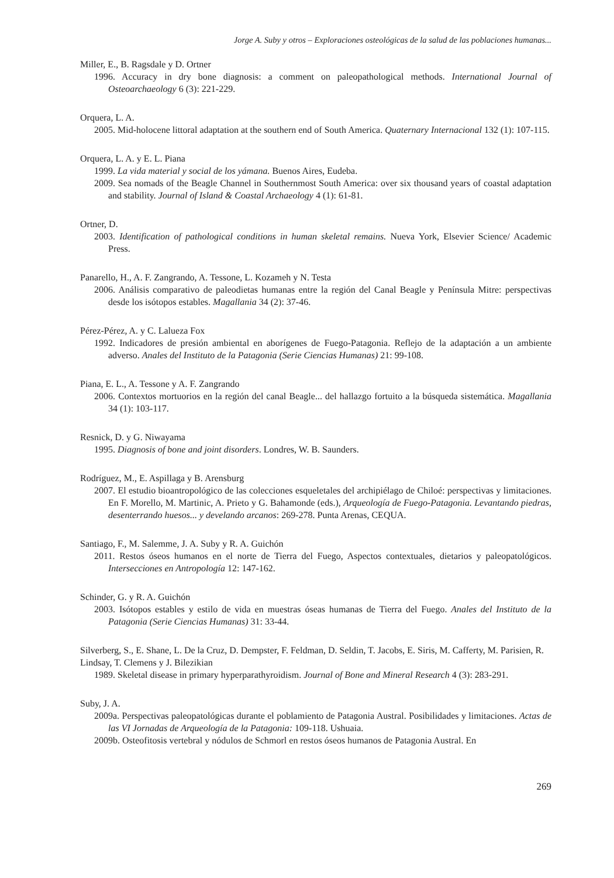Jorge A. Suby y otros – Exploraciones osteológicas de la salud de las poblaciones humanas...
Miller, E., B. Ragsdale y D. Ortner
1996. Accuracy in dry bone diagnosis: a comment on paleopathological methods. International Journal of Osteoarchaeology 6 (3): 221-229.
Orquera, L. A.
2005. Mid-holocene littoral adaptation at the southern end of South America. Quaternary Internacional 132 (1): 107-115.
Orquera, L. A. y E. L. Piana
1999. La vida material y social de los yámana. Buenos Aires, Eudeba.
2009. Sea nomads of the Beagle Channel in Southernmost South America: over six thousand years of coastal adaptation and stability. Journal of Island & Coastal Archaeology 4 (1): 61-81.
Ortner, D.
2003. Identification of pathological conditions in human skeletal remains. Nueva York, Elsevier Science/ Academic Press.
Panarello, H., A. F. Zangrando, A. Tessone, L. Kozameh y N. Testa
2006. Análisis comparativo de paleodietas humanas entre la región del Canal Beagle y Península Mitre: perspectivas desde los isótopos estables. Magallania 34 (2): 37-46.
Pérez-Pérez, A. y C. Lalueza Fox
1992. Indicadores de presión ambiental en aborígenes de Fuego-Patagonia. Reflejo de la adaptación a un ambiente adverso. Anales del Instituto de la Patagonia (Serie Ciencias Humanas) 21: 99-108.
Piana, E. L., A. Tessone y A. F. Zangrando
2006. Contextos mortuorios en la región del canal Beagle... del hallazgo fortuito a la búsqueda sistemática. Magallania 34 (1): 103-117.
Resnick, D. y G. Niwayama
1995. Diagnosis of bone and joint disorders. Londres, W. B. Saunders.
Rodríguez, M., E. Aspillaga y B. Arensburg
2007. El estudio bioantropológico de las colecciones esqueletales del archipiélago de Chiloé: perspectivas y limitaciones. En F. Morello, M. Martinic, A. Prieto y G. Bahamonde (eds.), Arqueología de Fuego-Patagonia. Levantando piedras, desenterrando huesos... y develando arcanos: 269-278. Punta Arenas, CEQUA.
Santiago, F., M. Salemme, J. A. Suby y R. A. Guichón
2011. Restos óseos humanos en el norte de Tierra del Fuego, Aspectos contextuales, dietarios y paleopatológicos. Intersecciones en Antropología 12: 147-162.
Schinder, G. y R. A. Guichón
2003. Isótopos estables y estilo de vida en muestras óseas humanas de Tierra del Fuego. Anales del Instituto de la Patagonia (Serie Ciencias Humanas) 31: 33-44.
Silverberg, S., E. Shane, L. De la Cruz, D. Dempster, F. Feldman, D. Seldin, T. Jacobs, E. Siris, M. Cafferty, M. Parisien, R. Lindsay, T. Clemens y J. Bilezikian
1989. Skeletal disease in primary hyperparathyroidism. Journal of Bone and Mineral Research 4 (3): 283-291.
Suby, J. A.
2009a. Perspectivas paleopatológicas durante el poblamiento de Patagonia Austral. Posibilidades y limitaciones. Actas de las VI Jornadas de Arqueología de la Patagonia: 109-118. Ushuaia.
2009b. Osteofitosis vertebral y nódulos de Schmorl en restos óseos humanos de Patagonia Austral. En
269